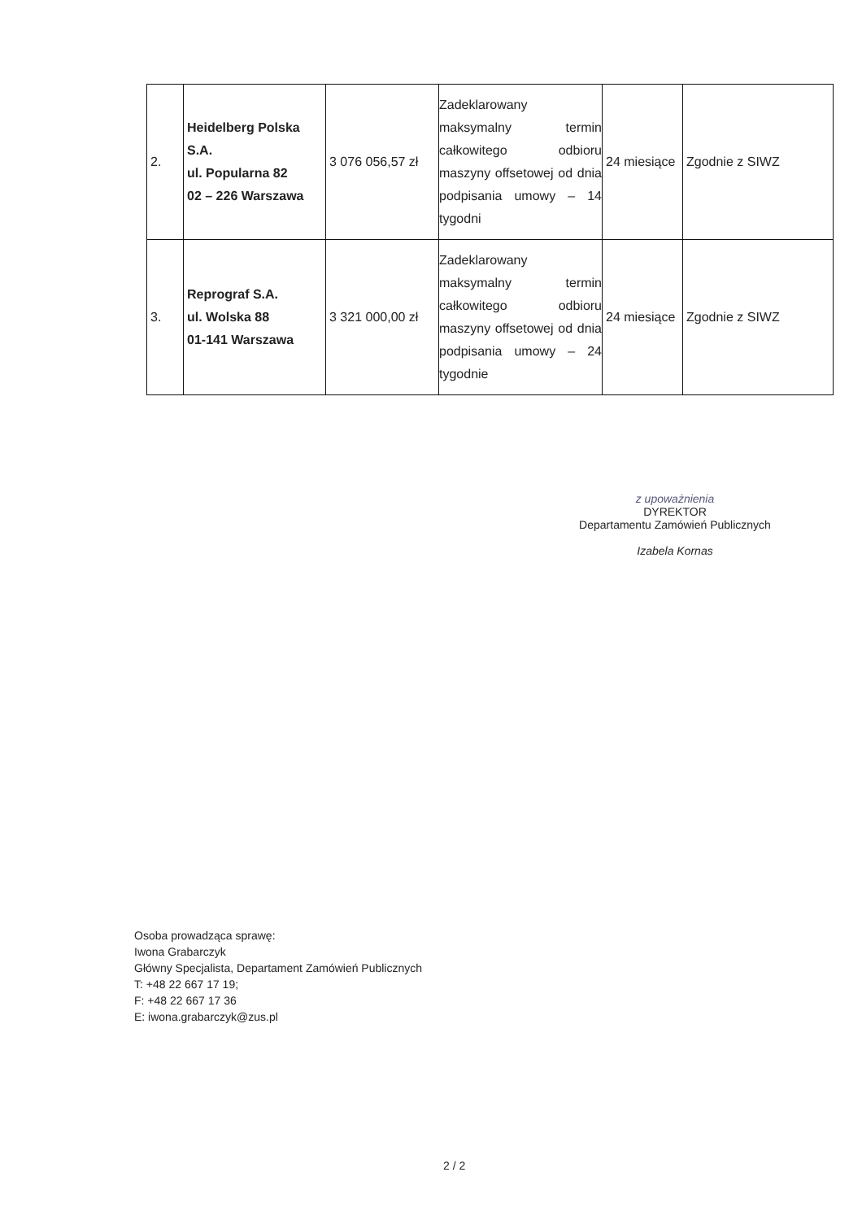| 2. | Heidelberg Polska S.A. ul. Popularna 82 02 – 226 Warszawa | 3 076 056,57 zł | Zadeklarowany maksymalny termin całkowitego odbioru maszyny offsetowej od dnia podpisania umowy – 14 tygodni | 24 miesiące | Zgodnie z SIWZ |
| 3. | Reprograf S.A. ul. Wolska 88 01-141 Warszawa | 3 321 000,00 zł | Zadeklarowany maksymalny termin całkowitego odbioru maszyny offsetowej od dnia podpisania umowy – 24 tygodnie | 24 miesiące | Zgodnie z SIWZ |
z upoważnienia
DYREKTOR
Departamentu Zamówień Publicznych
Izabela Kornas
Osoba prowadząca sprawę:
Iwona Grabarczyk
Główny Specjalista, Departament Zamówień Publicznych
T: +48 22 667 17 19;
F: +48 22 667 17 36
E: iwona.grabarczyk@zus.pl
2 / 2